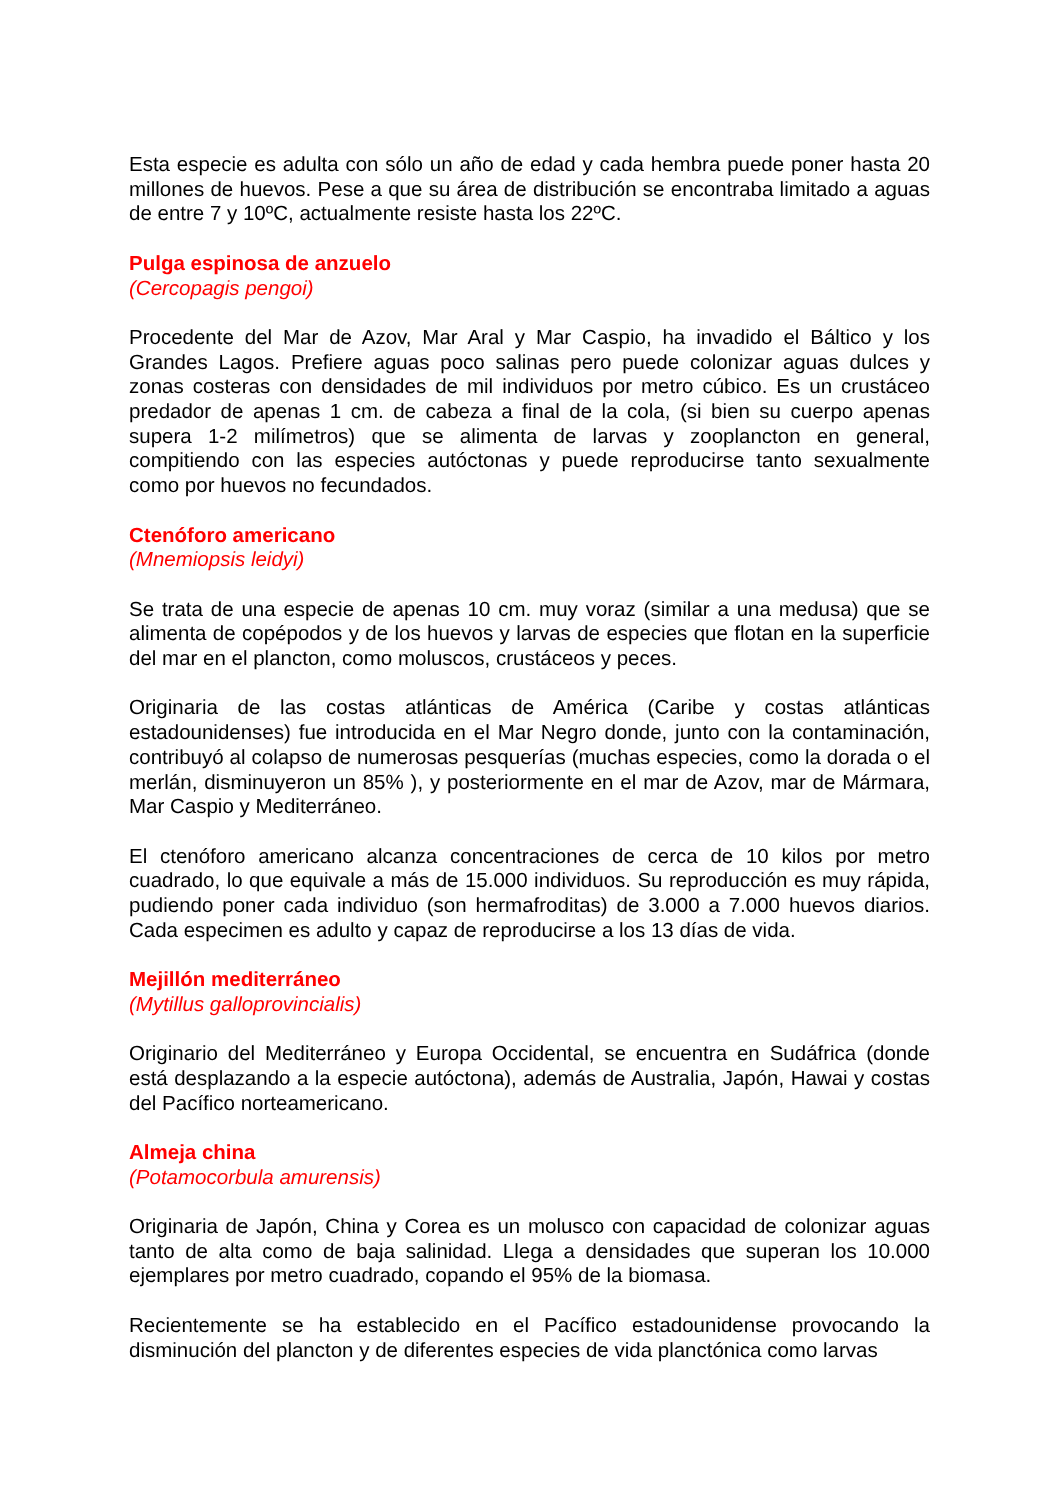Esta especie es adulta con sólo un año de edad y cada hembra puede poner hasta 20 millones de huevos. Pese a que su área de distribución se encontraba limitado a aguas de entre 7 y 10ºC, actualmente resiste hasta los 22ºC.
Pulga espinosa de anzuelo
(Cercopagis pengoi)
Procedente del Mar de Azov, Mar Aral y Mar Caspio, ha invadido el Báltico y los Grandes Lagos. Prefiere aguas poco salinas pero puede colonizar aguas dulces y zonas costeras con densidades de mil individuos por metro cúbico. Es un crustáceo predador de apenas 1 cm. de cabeza a final de la cola, (si bien su cuerpo apenas supera 1-2 milímetros) que se alimenta de larvas y zooplancton en general, compitiendo con las especies autóctonas y puede reproducirse tanto sexualmente como por huevos no fecundados.
Ctenóforo americano
(Mnemiopsis leidyi)
Se trata de una especie de apenas 10 cm. muy voraz (similar a una medusa) que se alimenta de copépodos y de los huevos y larvas de especies que flotan en la superficie del mar en el plancton, como moluscos, crustáceos y peces.
Originaria de las costas atlánticas de América (Caribe y costas atlánticas estadounidenses) fue introducida en el Mar Negro donde, junto con la contaminación, contribuyó al colapso de numerosas pesquerías (muchas especies, como la dorada o el merlán, disminuyeron un 85% ), y posteriormente en el mar de Azov, mar de Mármara, Mar Caspio y Mediterráneo.
El ctenóforo americano alcanza concentraciones de cerca de 10 kilos por metro cuadrado, lo que equivale a más de 15.000 individuos. Su reproducción es muy rápida, pudiendo poner cada individuo (son hermafroditas) de 3.000 a 7.000 huevos diarios. Cada especimen es adulto y capaz de reproducirse a los 13 días de vida.
Mejillón mediterráneo
(Mytillus galloprovincialis)
Originario del Mediterráneo y Europa Occidental, se encuentra en Sudáfrica (donde está desplazando a la especie autóctona), además de Australia, Japón, Hawai y costas del Pacífico norteamericano.
Almeja china
(Potamocorbula amurensis)
Originaria de Japón, China y Corea es un molusco con capacidad de colonizar aguas tanto de alta como de baja salinidad. Llega a densidades que superan los 10.000 ejemplares por metro cuadrado, copando el 95% de la biomasa.
Recientemente se ha establecido en el Pacífico estadounidense provocando la disminución del plancton y de diferentes especies de vida planctónica como larvas